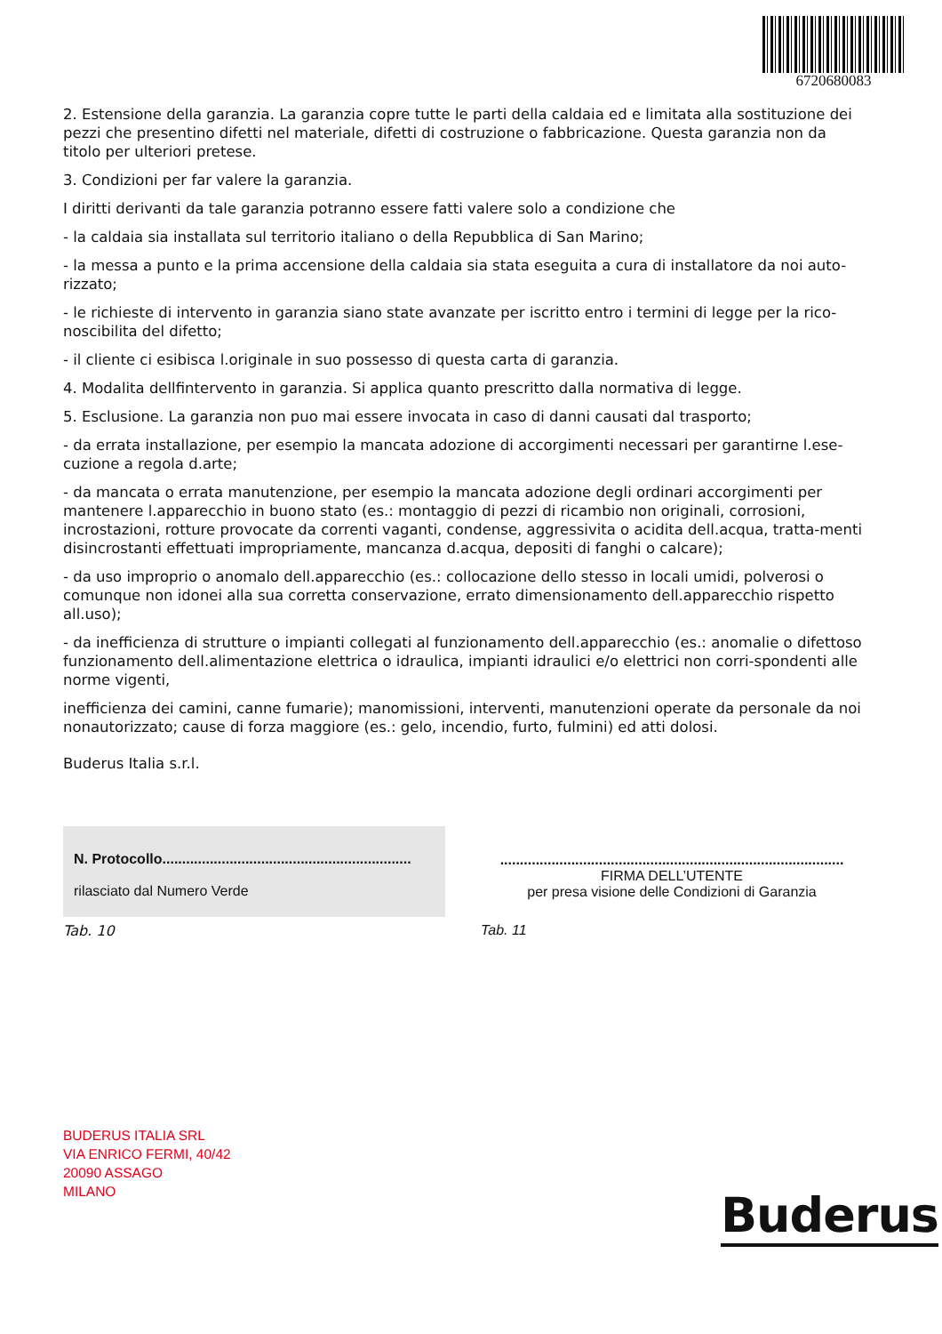6720680083
2. Estensione della garanzia. La garanzia copre tutte le parti della caldaia ed e limitata alla sostituzione dei pezzi che presentino difetti nel materiale, difetti di costruzione o fabbricazione. Questa garanzia non da titolo per ulteriori pretese.
3. Condizioni per far valere la garanzia.
I diritti derivanti da tale garanzia potranno essere fatti valere solo a condizione che
- la caldaia sia installata sul territorio italiano o della Repubblica di San Marino;
- la messa a punto e la prima accensione della caldaia sia stata eseguita a cura di installatore da noi auto-rizzato;
- le richieste di intervento in garanzia siano state avanzate per iscritto entro i termini di legge per la rico-noscibilita del difetto;
- il cliente ci esibisca l.originale in suo possesso di questa carta di garanzia.
4. Modalita dellfintervento in garanzia. Si applica quanto prescritto dalla normativa di legge.
5. Esclusione. La garanzia non puo mai essere invocata in caso di danni causati dal trasporto;
- da errata installazione, per esempio la mancata adozione di accorgimenti necessari per garantirne l.ese-cuzione a regola d.arte;
- da mancata o errata manutenzione, per esempio la mancata adozione degli ordinari accorgimenti per mantenere l.apparecchio in buono stato (es.: montaggio di pezzi di ricambio non originali, corrosioni, incrostazioni, rotture provocate da correnti vaganti, condense, aggressivita o acidita dell.acqua, tratta-menti disincrostanti effettuati impropriamente, mancanza d.acqua, depositi di fanghi o calcare);
- da uso improprio o anomalo dell.apparecchio (es.: collocazione dello stesso in locali umidi, polverosi o comunque non idonei alla sua corretta conservazione, errato dimensionamento dell.apparecchio rispetto all.uso);
- da inefficienza di strutture o impianti collegati al funzionamento dell.apparecchio (es.: anomalie o difettoso funzionamento dell.alimentazione elettrica o idraulica, impianti idraulici e/o elettrici non corri-spondenti alle norme vigenti,
inefficienza dei camini, canne fumarie); manomissioni, interventi, manutenzioni operate da personale da noi nonautorizzato; cause di forza maggiore (es.: gelo, incendio, furto, fulmini) ed atti dolosi.
Buderus Italia s.r.l.
| N. Protocollo............................................................... rilasciato dal Numero Verde |
Tab. 10
| ....................................................................................... FIRMA DELL’UTENTE per presa visione delle Condizioni di Garanzia |
Tab. 11
BUDERUS ITALIA SRL
VIA ENRICO FERMI, 40/42
20090 ASSAGO
MILANO
Buderus